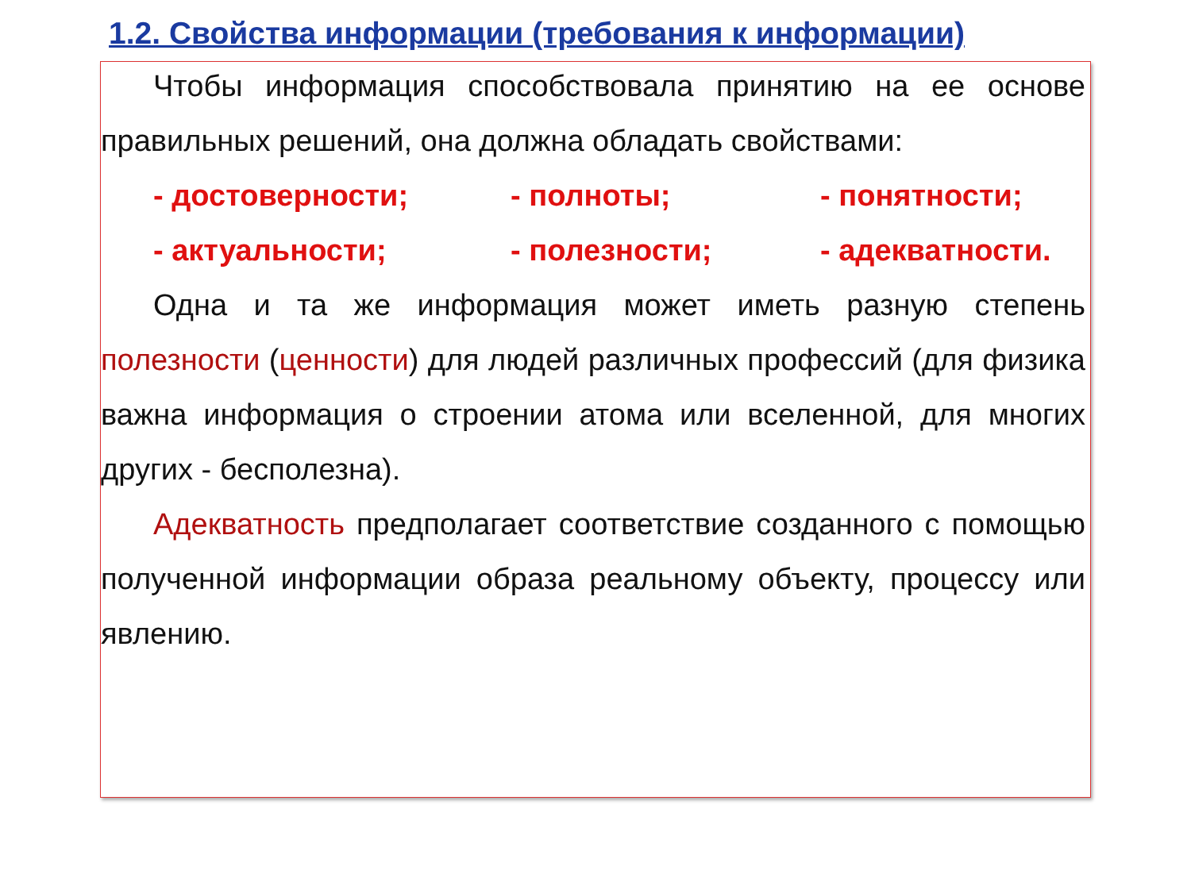1.2. Свойства информации (требования к информации)
Чтобы информация способствовала принятию на ее основе правильных решений, она должна обладать свойствами:
- достоверности; - полноты; - понятности; - актуальности; - полезности; - адекватности.
Одна и та же информация может иметь разную степень полезности (ценности) для людей различных профессий (для физика важна информация о строении атома или вселенной, для многих других - бесполезна).
Адекватность предполагает соответствие созданного с помощью полученной информации образа реальному объекту, процессу или явлению.